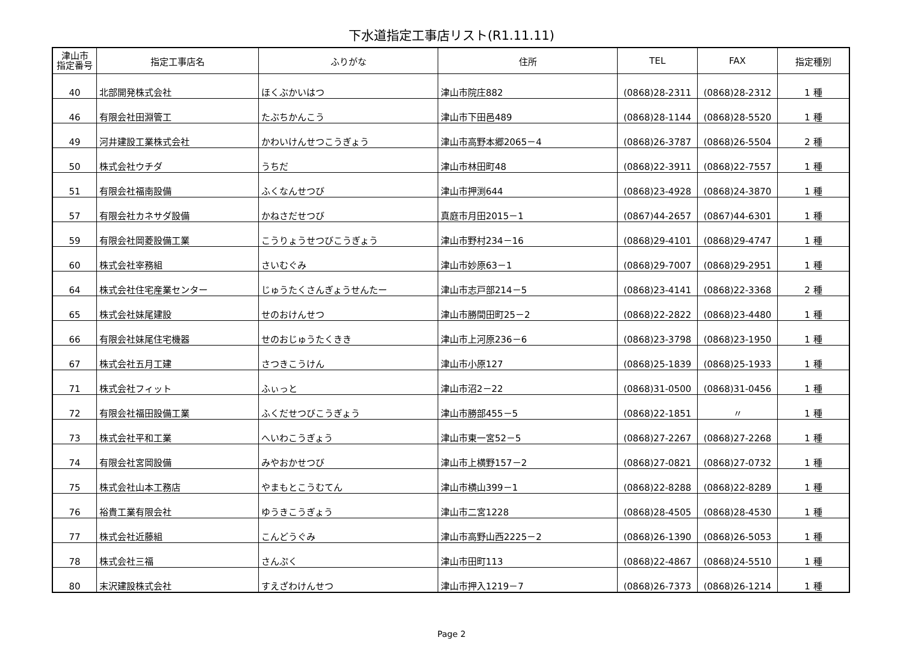下水道指定工事店リスト(R1.11.11)
| 津山市 指定番号 | 指定工事店名 | ふりがな | 住所 | TEL | FAX | 指定種別 |
| --- | --- | --- | --- | --- | --- | --- |
| 40 | 北部開発株式会社 | ほくぶかいはつ | 津山市院庄882 | (0868)28-2311 | (0868)28-2312 | 1 種 |
| 46 | 有限会社田淵管工 | たぶちかんこう | 津山市下田邑489 | (0868)28-1144 | (0868)28-5520 | 1 種 |
| 49 | 河井建設工業株式会社 | かわいけんせつこうぎょう | 津山市高野本郷2065－4 | (0868)26-3787 | (0868)26-5504 | 2 種 |
| 50 | 株式会社ウチダ | うちだ | 津山市林田町48 | (0868)22-3911 | (0868)22-7557 | 1 種 |
| 51 | 有限会社福南設備 | ふくなんせつび | 津山市押渕644 | (0868)23-4928 | (0868)24-3870 | 1 種 |
| 57 | 有限会社カネサダ設備 | かねさだせつび | 真庭市月田2015－1 | (0867)44-2657 | (0867)44-6301 | 1 種 |
| 59 | 有限会社岡菱設備工業 | こうりょうせつびこうぎょう | 津山市野村234－16 | (0868)29-4101 | (0868)29-4747 | 1 種 |
| 60 | 株式会社宰務組 | さいむぐみ | 津山市妙原63－1 | (0868)29-7007 | (0868)29-2951 | 1 種 |
| 64 | 株式会社住宅産業センター | じゅうたくさんぎょうせんたー | 津山市志戸部214－5 | (0868)23-4141 | (0868)22-3368 | 2 種 |
| 65 | 株式会社妹尾建設 | せのおけんせつ | 津山市勝間田町25－2 | (0868)22-2822 | (0868)23-4480 | 1 種 |
| 66 | 有限会社妹尾住宅機器 | せのおじゅうたくきき | 津山市上河原236－6 | (0868)23-3798 | (0868)23-1950 | 1 種 |
| 67 | 株式会社五月工建 | さつきこうけん | 津山市小原127 | (0868)25-1839 | (0868)25-1933 | 1 種 |
| 71 | 株式会社フィット | ふぃっと | 津山市沼2－22 | (0868)31-0500 | (0868)31-0456 | 1 種 |
| 72 | 有限会社福田設備工業 | ふくだせつびこうぎょう | 津山市勝部455－5 | (0868)22-1851 | 〃 | 1 種 |
| 73 | 株式会社平和工業 | へいわこうぎょう | 津山市東一宮52－5 | (0868)27-2267 | (0868)27-2268 | 1 種 |
| 74 | 有限会社宮岡設備 | みやおかせつび | 津山市上横野157－2 | (0868)27-0821 | (0868)27-0732 | 1 種 |
| 75 | 株式会社山本工務店 | やまもとこうむてん | 津山市横山399－1 | (0868)22-8288 | (0868)22-8289 | 1 種 |
| 76 | 裕貴工業有限会社 | ゆうきこうぎょう | 津山市二宮1228 | (0868)28-4505 | (0868)28-4530 | 1 種 |
| 77 | 株式会社近藤組 | こんどうぐみ | 津山市高野山西2225－2 | (0868)26-1390 | (0868)26-5053 | 1 種 |
| 78 | 株式会社三福 | さんぷく | 津山市田町113 | (0868)22-4867 | (0868)24-5510 | 1 種 |
| 80 | 末沢建設株式会社 | すえざわけんせつ | 津山市押入1219－7 | (0868)26-7373 | (0868)26-1214 | 1 種 |
Page 2